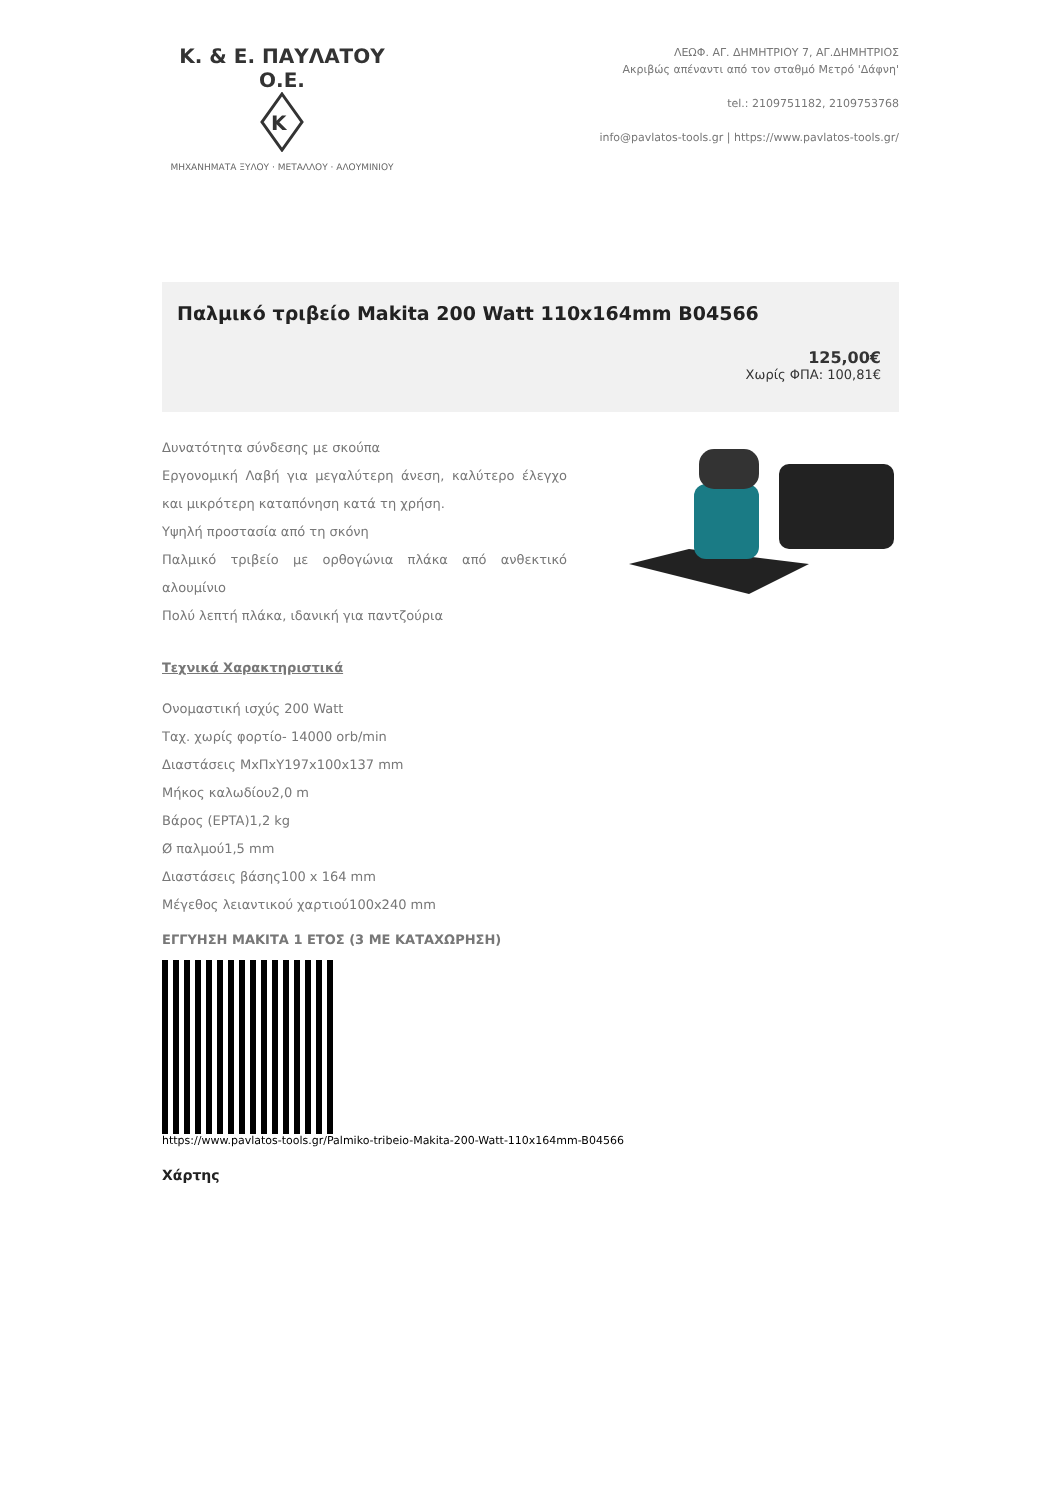Κ. & Ε. ΠΑΥΛΑΤΟΥ Ο.Ε.
K
ΜΗΧΑΝΗΜΑΤΑ ΞΥΛΟΥ · ΜΕΤΑΛΛΟΥ · ΑΛΟΥΜΙΝΙΟΥ
ΛΕΩΦ. ΑΓ. ΔΗΜΗΤΡΙΟΥ 7, ΑΓ.ΔΗΜΗΤΡΙΟΣ
Ακριβώς απέναντι από τον σταθμό Μετρό 'Δάφνη'
tel.: 2109751182, 2109753768
info@pavlatos-tools.gr | https://www.pavlatos-tools.gr/
Παλμικό τριβείο Makita 200 Watt 110x164mm B04566
125,00€
Χωρίς ΦΠΑ: 100,81€
Δυνατότητα σύνδεσης με σκούπα
Εργονομική Λαβή για μεγαλύτερη άνεση, καλύτερο έλεγχο και μικρότερη καταπόνηση κατά τη χρήση.
Υψηλή προστασία από τη σκόνη
Παλμικό τριβείο με ορθογώνια πλάκα από ανθεκτικό αλουμίνιο
Πολύ λεπτή πλάκα, ιδανική για παντζούρια
Τεχνικά Χαρακτηριστικά
Ονομαστική ισχύς 200 Watt
Ταχ. χωρίς φορτίο- 14000 orb/min
Διαστάσεις ΜxΠxΥ197x100x137 mm
Μήκος καλωδίου2,0 m
Βάρος (EPTA)1,2 kg
Ø παλμού1,5 mm
Διαστάσεις βάσης100 x 164 mm
Μέγεθος λειαντικού χαρτιού100x240 mm
ΕΓΓΥΗΣΗ ΜΑΚΙΤΑ 1 ΕΤΟΣ (3 ΜΕ ΚΑΤΑΧΩΡΗΣΗ)
https://www.pavlatos-tools.gr/Palmiko-tribeio-Makita-200-Watt-110x164mm-B04566
Χάρτης